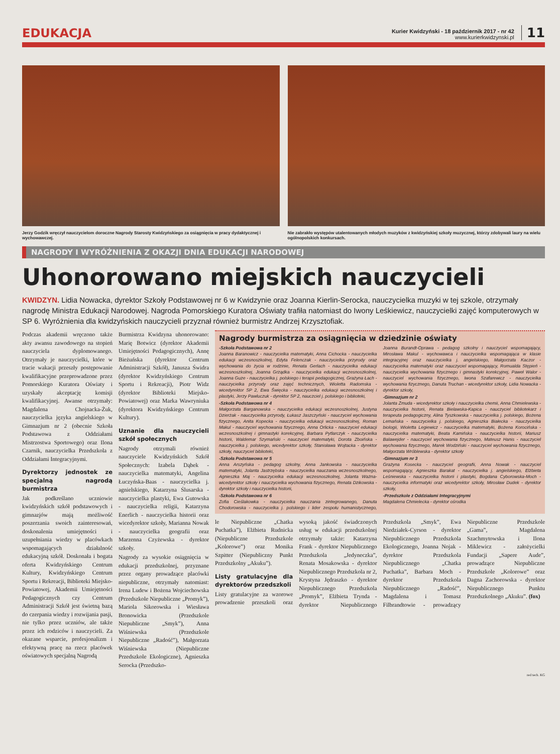EDUKACJA
Kurier Kwidzyński - 18 październik 2017 - nr 42
www.kurierkwidzynski.pl
11
Jerzy Godzik wręczył nauczycielom doroczne Nagrody Starosty Kwidzyńskiego za osiągnięcia w pracy dydaktycznej i wychowawczej.
Nie zabrakło występów utalentowanych młodych muzyków z kwidzyńskiej szkoły muzycznej, którzy zdobywali laury na wielu ogólnopolskich konkursach.
NAGRODY I WYRÓŻNIENIA Z OKAZJI DNIA EDUKACJI NARODOWEJ
Uhonorowano miejskich nauczycieli
KWIDZYN. Lidia Nowacka, dyrektor Szkoły Podstawowej nr 6 w Kwidzynie oraz Joanna Kierlin-Serocka, nauczycielka muzyki w tej szkole, otrzymały nagrodę Ministra Edukacji Narodowej. Nagroda Pomorskiego Kuratora Oświaty trafiła natomiast do Iwony Leśkiewicz, nauczycielki zajęć komputerowych w SP 6. Wyróżnienia dla kwidzyńskich nauczycieli przyznał również burmistrz Andrzej Krzysztofiak.
Podczas akademii wręczono także akty awansu zawodowego na stopień nauczyciela dyplomowanego. Otrzymały je nauczycielki, które w tracie wakacji przeszły postępowanie kwalifikacyjne przeprowadzone przez Pomorskiego Kuratora Oświaty i uzyskały akceptację komisji kwalifikacyjnej. Awanse otrzymały: Magdalena Chojnacka-Żuk, nauczycielka języka angielskiego w Gimnazjum nr 2 (obecnie Szkoła Podstawowa z Oddziałami Mistrzostwa Sportowego) oraz Ilona Czarnik, nauczycielka Przedszkola z Oddziałami Integracyjnymi.
Dyrektorzy jednostek ze specjalną nagrodą burmistrza
Jak podkreślano uczniowie kwidzyńskich szkół podstawowych i gimnazjów mają możliwość poszerzania swoich zainteresowań, doskonalenia umiejętności i uzupełniania wiedzy w placówkach wspomagających działalność edukacyjną szkół. Doskonała i bogata oferta Kwidzyńskiego Centrum Kultury, Kwidzyńskiego Centrum Sportu i Rekreacji, Biblioteki Miejsko-Powiatowej, Akademii Umiejętności Pedagogicznych czy Centrum Administracji Szkół jest świetną bazą do czerpania wiedzy i rozwijania pasji, nie tylko przez uczniów, ale także przez ich rodziców i nauczycieli. Za okazane wsparcie, profesjonalizm i efektywną pracę na rzecz placówek oświatowych specjalną Nagrodą
Burmistrza Kwidzyna uhonorowano: Marię Botwicz (dyrektor Akademii Umiejętności Pedagogicznych), Annę Bieżuńska (dyrektor Centrum Administracji Szkół), Janusza Świdra (dyrektor Kwidzyńskiego Centrum Sportu i Rekreacji), Piotr Widz (dyrektor Biblioteki Miejsko-Powiatowej) oraz Marka Wawryniuka (dyrektora Kwidzyńskiego Centrum Kultury).
Uznanie dla nauczycieli szkół społecznych
Nagrody otrzymali również nauczyciele Kwidzyńskich Szkół Społecznych: Izabela Dąbek - nauczycielka matematyki, Angelina Łuczyńska-Baas - nauczycielka j. agnielskiego, Katarzyna Ślusarska - nauczycielka plastyki, Ewa Gutowska - nauczycielka religii, Katarzyna Enerlich - nauczycielka historii oraz wicedyrektor szkoły, Marianna Nowak - nauczycielka geografii oraz Marzenna Czyżewska - dyrektor szkoły.
Nagrody za wysokie osiągnięcia w edukacji przedszkolnej, przyznane przez organy prowadzące placówki niepubliczne, otrzymały natomiast: Irena Ludew i Bożena Wojciechowska (Przedszkole Niepubliczne „Promyk”), Mariola Sikorowska i Wiesława Bronowicka (Przedszkole Niepubliczne „Smyk”), Anna Wiśniewska (Przedszkole Niepubliczne „Radość”), Małgorzata Wiśniewska (Niepubliczne Przedszkole Ekologiczne), Agnieszka Serocka (Przedszko-
Nagrody burmistrza za osiągnięcia w dziedzinie oświaty
-Szkoła Podstawowa nr 2
Joanna Baranowicz - nauczycielka matematyki, Anna Cichocka - nauczycielka edukacji wczesnoszkolnej, Edyta Felenczak - nauczycielka przyrody oraz wychowania do życia w rodzinie, Renata Gerlach - nauczycielka edukacji wczesnoszkolnej, Joanna Grządka - nauczycielka edukacji wczesnoszkolnej, Joanna Guze - nauczycielka j. polskiego i terapii pedagogicznej, Grażyna Łach - nauczycielka przyrody oraz zajęć technicznych, Wioletta Radomska - wicedyrektor SP 2, Ewa Święcka - nauczycielka edukacji wczesnoszkolnej i plastyki, Jerzy Pawluczuk - dyrektor SP 2, nauczciel j. polskiego i biblioteki,
-Szkoła Podstawowa nr 4
Małgorzata Barganowska - nauczycielka edukacji wczesnoszkolnej, Justyna Dzierżak - nauczycielka przyrody, Łukasz Jaszczyński - nauczyciel wychowania fizycznego, Anita Kopecka - nauczycielka edukacji wczesnoszkolnej, Roman Makul - nauczyciel wychowania fizycznego, Anna Orlicka - nauczyciel edukacji wczesnoszkolnej i gimnastyki korekcyjnej, Barbara Pytlarczyk - nauczycielka historii, Waldemar Szymański - nauczyciel matematyki, Dorota Zboińska - nauczycielka j. polskiego, wicedyrektor szkoły, Stanisława Wojtacka - dyrektor szkoły, nauczyciel biblioteki,
-Szkoła Podstawowa nr 5
Anna Arszyńska - pedagog szkolny, Anna Jankowska - nauczycielka matematyki, Jolanta Jastrzębska - nauczycielka nauczania wczesnoszkolnego, Agnieszka Maj - nauczycielka edukacji wczesnoszkolnej, Jolanta Ważna- wicedyrektor szkoły i nauczycielka wychowania fizycznego, Renata Dzikowska - dyrektor szkoły i nauczycielka historii,
-Szkoła Podstawowa nr 6
Zofia Cieślakowka - nauczycielka nauczania zintegrowanego, Danuta Chodorowska - nauczycielka j. polskiego i lider zespołu humanistycznego, Joanna Burandt-Oprawa - pedagog szkolny i nauczyciel wspomagający, Mirosława Makul - wychowawca i nauczycielka wspomagająca w klasie integracyjnej oraz nauczycielka j. angielskiego, Małgorzata Kaczor - nauczycielka matematyki oraz nauczyciel wspomagający, Romualda Stępień - nauczycielka wychowania fizycznego i gimnastyki korekcyjnej, Paweł Walor - nauczyciel wychowania fizycznego, Iwona Szafarewicz - nauczycielka wychowania fizycznego, Danuta Truchan - wicedyrektor szkoły, Lidia Nowacka - dyrektor szkoły,
-Gimnazjum nr 2
Jolanta Żmuda - wicedyrektor szkoły i nauczycielka chemii, Anna Chmielewska - nauczycielka historii, Renata Bielawska-Kapica - nauczyciel bibliotekarz i terapeuta pedagogiczny, Alina Tyszkowska - nauczycielka j. polskiego, Bożena Lemańska - nauczycielka j. polskiego, Agnieszka Białecka - nauczycielka biologii, Wioletta Legiewicz - nauczycielka matematyki, Bożena Korocińska - nauczycielka matematyki, Beata Kamińska - nauczycielka historii, Mariusz Balawejder - nauczyciel wychowania fizycznego, Mateusz Hanis - nauczyciel wychowania fizycznego, Marek Wodziński - nauczyciel wychowania fizycznego, Małgorzata Wróblewska - dyrektor szkoły
-Gimnazjum nr 3
Grażyna Kosecka - nauczyciel geografii, Anna Nowak - nauczyciel wspomagający, Agnieszka Barakat - nauczycielka j. angielskiego, Elżbieta Leśniewska - nauczycielka historii i plastyki, Bogdana Cyborowska-Moch - nauczycielka informatyki oraz wicedyrektor szkoły, Mirosław Dudek - dyrektor szkoły,
-Przedszkole z Oddziałami Integracyjnymi
Magdalena Chmielecka - dyrektor ośrodka
le Niepubliczne „Chatka Puchatka”), Elżbieta Rudnicka (Niepubliczne Przedszkole „Kolorowe”) oraz Monika Szpitter (Niepubliczny Punkt Przedszkolny „Akuku”).
Listy gratulacyjne dla dyrektorów przedszkoli
Listy gratulacyjne za wzorowe prowadzenie przeszkoli oraz wysoką jakość świadczonych usług w edukacji przedszkolnej otrzymały także: Katarzyna Frank - dyrektor Niepublicznego Przedszkola „Jedyneczka”, Renata Mosakowska - dyrektor Niepublicznego Przedszkola nr 2, Krystyna Jędraszko - dyrektor Niepublicznego Przedszkola „Promyk”, Elżbieta Trynda - dyrektor Niepublicznego Przedszkola „Smyk”, Ewa Niedziałek-Cyrson - dyrektor Niepublicznego Przedszkola Ekologicznego, Joanna Nojak - dyrektor Przedszkola Niepublicznego „Chatka Puchatka”, Barbara Moch - dyrektor Przedszkola Niepublicznego „Radość”, Magdalena i Tomasz Filbrandtowie - prowadzący Niepubliczne Przedszkole „Gama”, Magdalena Szachmytowska i Ilona Miklewicz - założycielki Fundacji „Sapere Aude”, prowadzące Niepubliczne Przedszkole „Kolorowe” oraz Dagna Zachorowska - dyrektor Niepublicznego Punktu Przedszkolnego „Akuku”. (fox)
red tech. KG